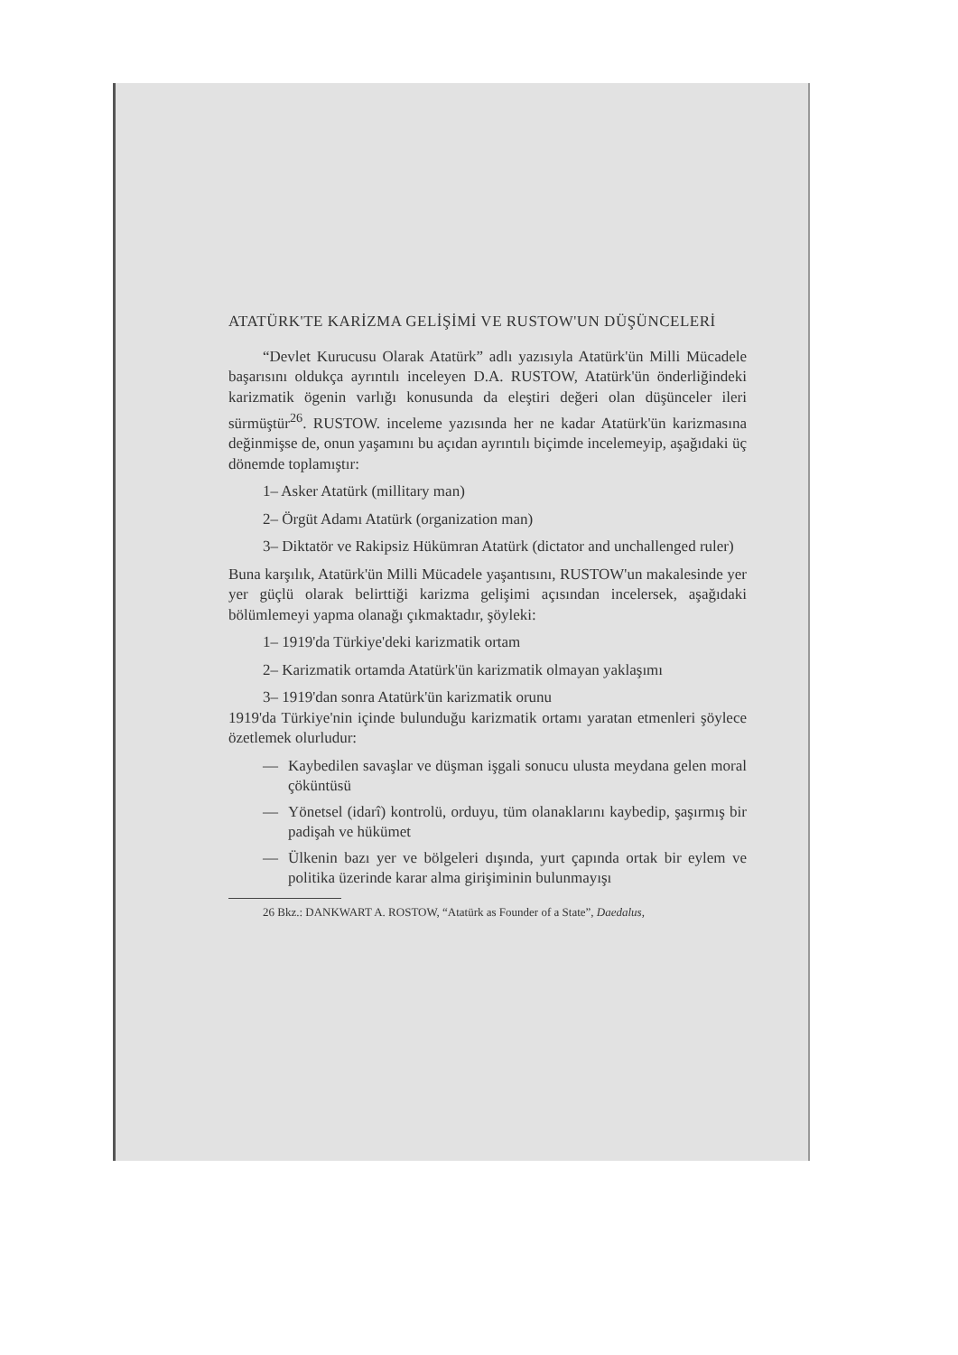ATATÜRK'TE KARİZMA GELİŞİMİ VE RUSTOW'UN DÜŞÜNCELERİ
“Devlet Kurucusu Olarak Atatürk” adlı yazısıyla Atatürk'ün Milli Mücadele başarısını oldukça ayrıntılı inceleyen D.A. RUSTOW, Atatürk'ün önderliğindeki karizmatik ögenin varlığı konusunda da eleştiri değeri olan düşünceler ileri sürmüştür<sup>26</sup>. RUSTOW. inceleme yazısında her ne kadar Atatürk'ün karizmasına değinmişse de, onun yaşamını bu açıdan ayrıntılı biçimde incelemeyip, aşağıdaki üç dönemde toplamıştır:
1– Asker Atatürk (millitary man)
2– Örgüt Adamı Atatürk (organization man)
3– Diktatör ve Rakipsiz Hükümran Atatürk (dictator and unchallenged ruler)
Buna karşılık, Atatürk'ün Milli Mücadele yaşantısını, RUSTOW'un makalesinde yer yer güçlü olarak belirttiği karizma gelişimi açısından incelersek, aşağıdaki bölümlemeyi yapma olanağı çıkmaktadır, şöyleki:
1– 1919'da Türkiye'deki karizmatik ortam
2– Karizmatik ortamda Atatürk'ün karizmatik olmayan yaklaşımı
3– 1919'dan sonra Atatürk'ün karizmatik orunu
1919'da Türkiye'nin içinde bulunduğu karizmatik ortamı yaratan etmenleri şöylece özetlemek olurludur:
— Kaybedilen savaşlar ve düşman işgali sonucu ulusta meydana gelen moral çöküntüsü
— Yönetsel (idarî) kontrolü, orduyu, tüm olanaklarını kaybedip, şaşırmış bir padişah ve hükümet
— Ülkenin bazı yer ve bölgeleri dışında, yurt çapında ortak bir eylem ve politika üzerinde karar alma girişiminin bulunmayışı
26 Bkz.: DANKWART A. ROSTOW, “Atatürk as Founder of a State”, Daedalus,